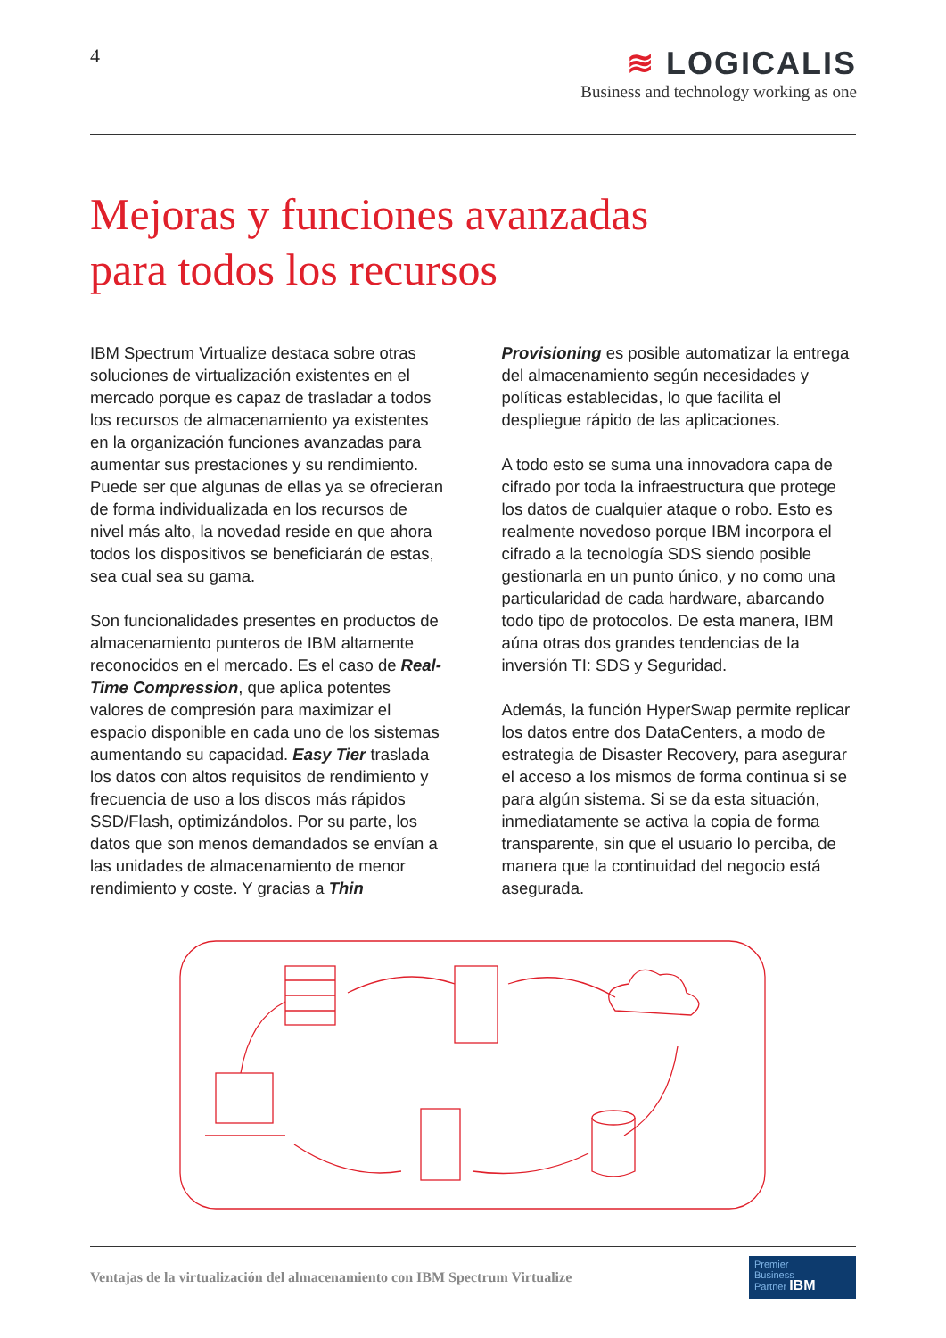4
≋ LOGICALIS
Business and technology working as one
Mejoras y funciones avanzadas
para todos los recursos
IBM Spectrum Virtualize destaca sobre otras soluciones de virtualización existentes en el mercado porque es capaz de trasladar a todos los recursos de almacenamiento ya existentes en la organización funciones avanzadas para aumentar sus prestaciones y su rendimiento. Puede ser que algunas de ellas ya se ofrecieran de forma individualizada en los recursos de nivel más alto, la novedad reside en que ahora todos los dispositivos se beneficiarán de estas, sea cual sea su gama.
Son funcionalidades presentes en productos de almacenamiento punteros de IBM altamente reconocidos en el mercado. Es el caso de Real-Time Compression, que aplica potentes valores de compresión para maximizar el espacio disponible en cada uno de los sistemas aumentando su capacidad. Easy Tier traslada los datos con altos requisitos de rendimiento y frecuencia de uso a los discos más rápidos SSD/Flash, optimizándolos. Por su parte, los datos que son menos demandados se envían a las unidades de almacenamiento de menor rendimiento y coste. Y gracias a Thin
Provisioning es posible automatizar la entrega del almacenamiento según necesidades y políticas establecidas, lo que facilita el despliegue rápido de las aplicaciones.
A todo esto se suma una innovadora capa de cifrado por toda la infraestructura que protege los datos de cualquier ataque o robo. Esto es realmente novedoso porque IBM incorpora el cifrado a la tecnología SDS siendo posible gestionarla en un punto único, y no como una particularidad de cada hardware, abarcando todo tipo de protocolos. De esta manera, IBM aúna otras dos grandes tendencias de la inversión TI: SDS y Seguridad.
Además, la función HyperSwap permite replicar los datos entre dos DataCenters, a modo de estrategia de Disaster Recovery, para asegurar el acceso a los mismos de forma continua si se para algún sistema. Si se da esta situación, inmediatamente se activa la copia de forma transparente, sin que el usuario lo perciba, de manera que la continuidad del negocio está asegurada.
Ventajas de la virtualización del almacenamiento con IBM Spectrum Virtualize
Premier
Business
Partner IBM